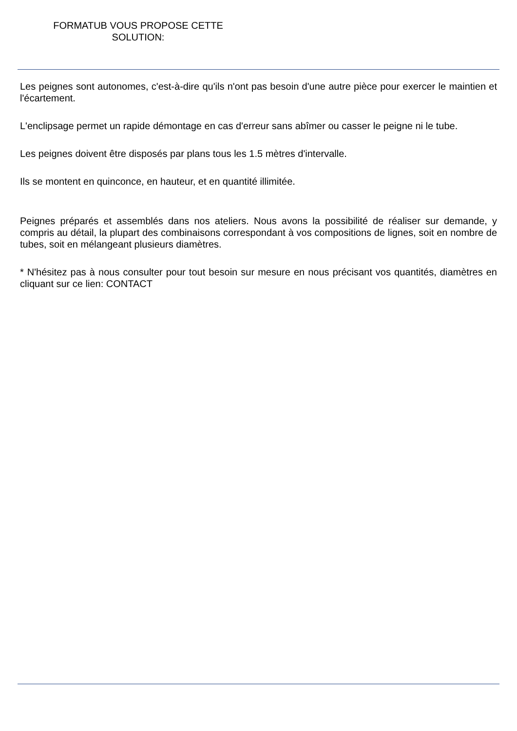FORMATUB VOUS PROPOSE CETTE
SOLUTION:
Les peignes sont autonomes, c'est-à-dire qu'ils n'ont pas besoin d'une autre pièce pour exercer le maintien et l'écartement.
L'enclipsage permet un rapide démontage en cas d'erreur sans abîmer ou casser le peigne ni le tube.
Les peignes doivent être disposés par plans tous les 1.5 mètres d'intervalle.
Ils se montent en quinconce, en hauteur, et en quantité illimitée.
Peignes préparés et assemblés dans nos ateliers. Nous avons la possibilité de réaliser sur demande, y compris au détail, la plupart des combinaisons correspondant à vos compositions de lignes, soit en nombre de tubes, soit en mélangeant plusieurs diamètres.
* N'hésitez pas à nous consulter pour tout besoin sur mesure en nous précisant vos quantités, diamètres en cliquant sur ce lien: CONTACT